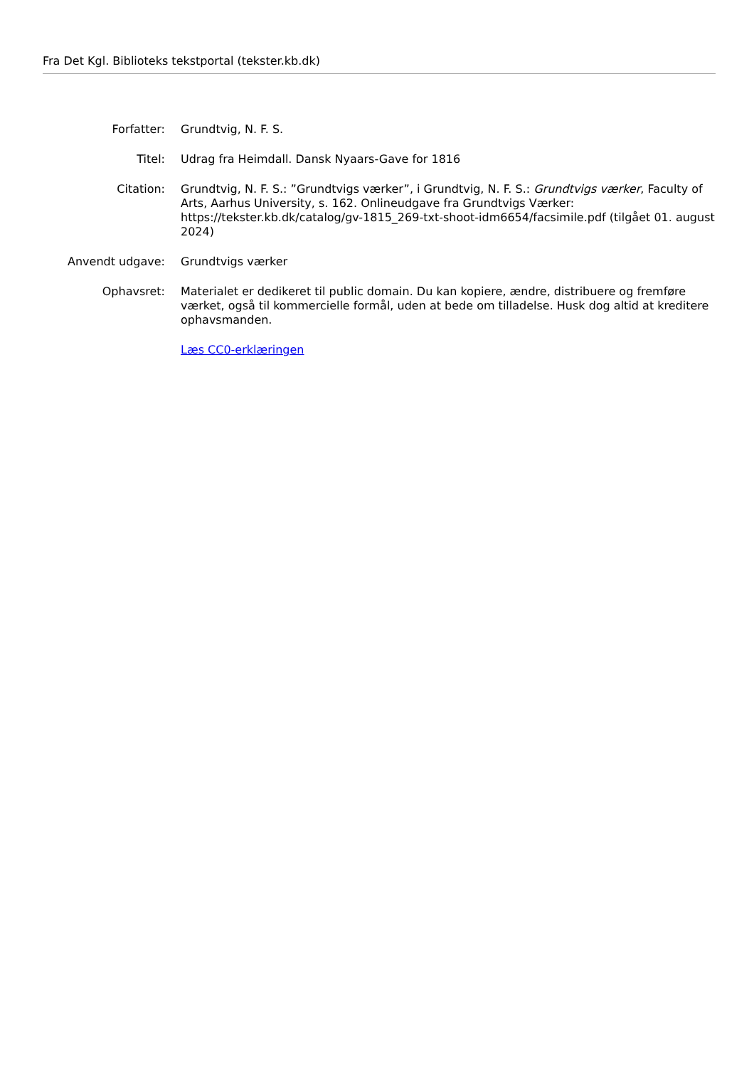Fra Det Kgl. Biblioteks tekstportal (tekster.kb.dk)
Forfatter: Grundtvig, N. F. S.
Titel: Udrag fra Heimdall. Dansk Nyaars-Gave for 1816
Citation: Grundtvig, N. F. S.: ”Grundtvigs værker”, i Grundtvig, N. F. S.: Grundtvigs værker, Faculty of Arts, Aarhus University, s. 162. Onlineudgave fra Grundtvigs Værker: https://tekster.kb.dk/catalog/gv-1815_269-txt-shoot-idm6654/facsimile.pdf (tilgået 01. august 2024)
Anvendt udgave: Grundtvigs værker
Ophavsret: Materialet er dedikeret til public domain. Du kan kopiere, ændre, distribuere og fremføre værket, også til kommercielle formål, uden at bede om tilladelse. Husk dog altid at kreditere ophavsmanden.
Læs CC0-erklæringen